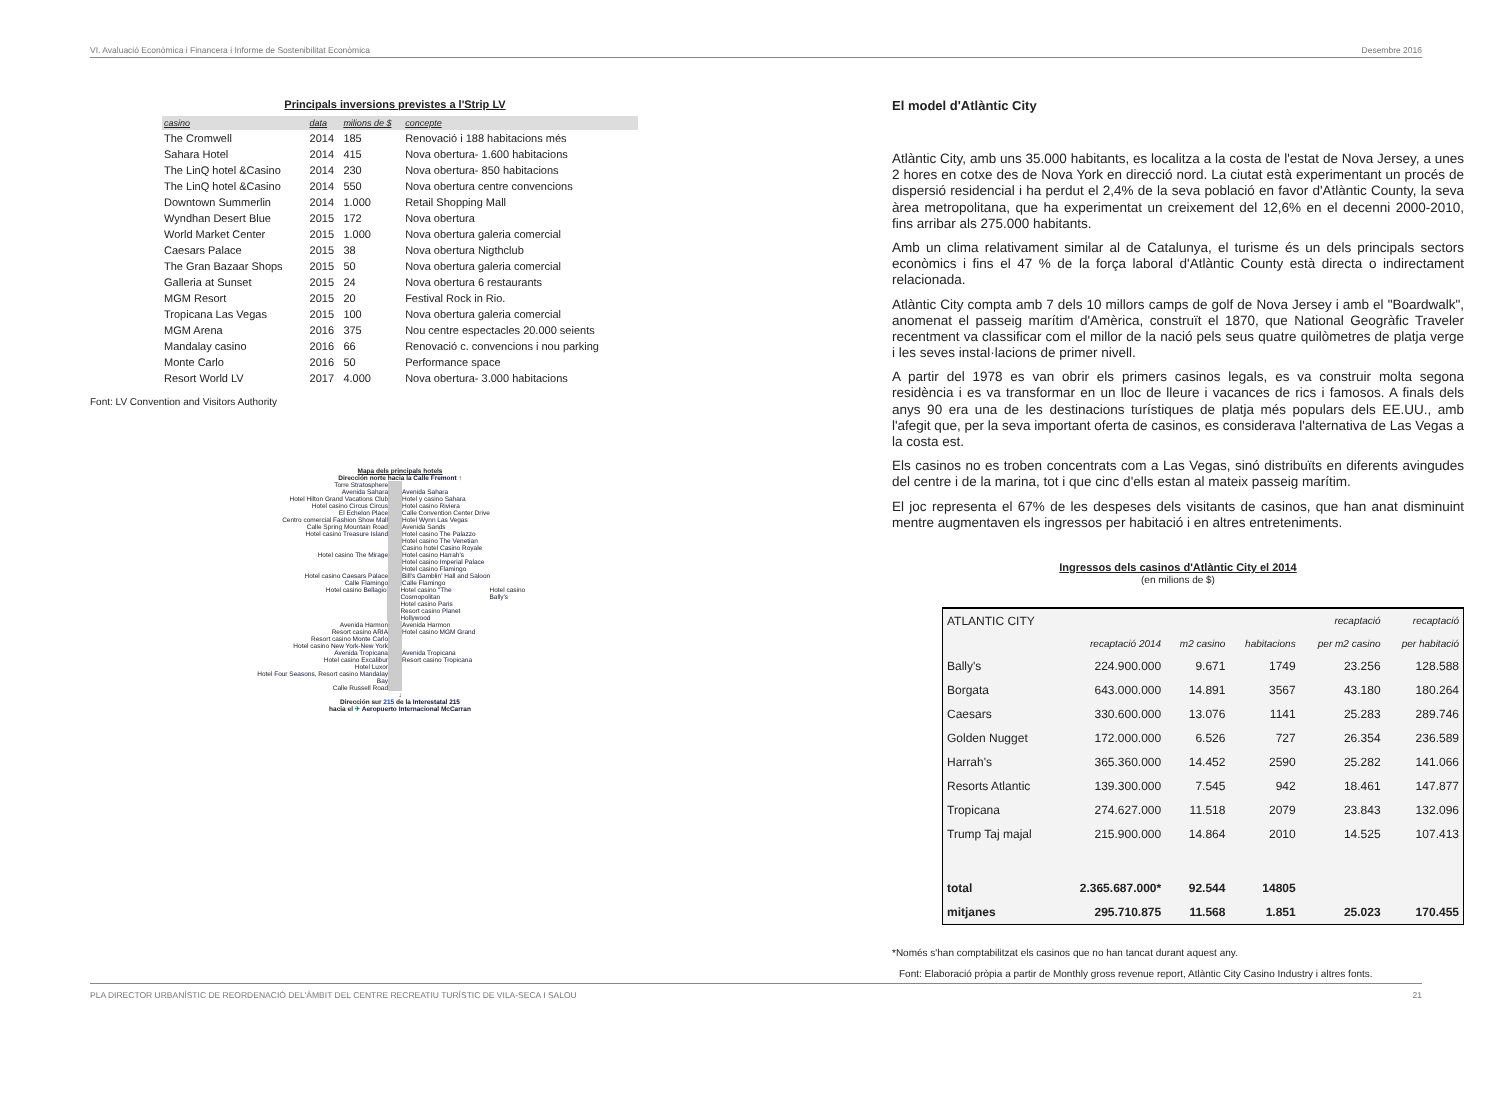VI. Avaluació Econòmica i Financera i Informe de Sostenibilitat Econòmica Desembre 2016
Principals inversions previstes a l'Strip LV
| casino | data | milions de $ | concepte |
| --- | --- | --- | --- |
| The Cromwell | 2014 | 185 | Renovació i 188 habitacions més |
| Sahara Hotel | 2014 | 415 | Nova obertura- 1.600 habitacions |
| The LinQ hotel &Casino | 2014 | 230 | Nova obertura- 850 habitacions |
| The LinQ hotel &Casino | 2014 | 550 | Nova obertura centre convencions |
| Downtown Summerlin | 2014 | 1.000 | Retail Shopping Mall |
| Wyndhan Desert Blue | 2015 | 172 | Nova obertura |
| World Market Center | 2015 | 1.000 | Nova obertura galeria comercial |
| Caesars Palace | 2015 | 38 | Nova obertura Nigthclub |
| The Gran Bazaar Shops | 2015 | 50 | Nova obertura galeria comercial |
| Galleria at Sunset | 2015 | 24 | Nova obertura 6 restaurants |
| MGM Resort | 2015 | 20 | Festival Rock in Rio. |
| Tropicana Las Vegas | 2015 | 100 | Nova obertura galeria comercial |
| MGM Arena | 2016 | 375 | Nou centre espectacles 20.000 seients |
| Mandalay casino | 2016 | 66 | Renovació c. convencions i nou parking |
| Monte Carlo | 2016 | 50 | Performance space |
| Resort World LV | 2017 | 4.000 | Nova obertura- 3.000 habitacions |
Font: LV Convention and Visitors Authority
Mapa dels principals hotels
Dirección norte hacia la Calle Fremont ↑
Torre Stratosphere
Avenida Sahara Avenida Sahara
Hotel Hilton Grand Vacations Club Hotel y casino Sahara
Hotel casino Circus Circus Hotel casino Riviera
El Echelon Place Calle Convention Center Drive
Centro comercial Fashion Show Mall Hotel Wynn Las Vegas
Calle Spring Mountain Road Avenida Sands
Hotel casino Treasure Island Hotel casino The Palazzo
Hotel casino The Venetian
Casino hotel Casino Royale
Hotel casino The Mirage Hotel casino Harrah's
Hotel casino Imperial Palace
Hotel casino Flamingo
Hotel casino Caesars Palace Bill's Gamblin' Hall and Saloon
Calle Flamingo Calle Flamingo
Hotel casino Bellagio Hotel casino "The Cosmopolitan
Hotel casino Paris
Resort casino Planet Hollywood
Hotel casino Bally's
Avenida Harmon Avenida Harmon
Resort casino ARIA
Resort casino Monte Carlo
Hotel casino New York-New York
Hotel casino MGM Grand
Avenida Tropicana Avenida Tropicana
Hotel casino Excalibur
Hotel Luxor
Hotel Four Seasons, Resort casino Mandalay Bay
Resort casino Tropicana
Calle Russell Road
↓
Dirección sur 215 de la Interestatal 215
hacia el ✈ Aeropuerto Internacional McCarran
El model d'Atlàntic City
Atlàntic City, amb uns 35.000 habitants, es localitza a la costa de l'estat de Nova Jersey, a unes 2 hores en cotxe des de Nova York en direcció nord. La ciutat està experimentant un procés de dispersió residencial i ha perdut el 2,4% de la seva població en favor d'Atlàntic County, la seva àrea metropolitana, que ha experimentat un creixement del 12,6% en el decenni 2000-2010, fins arribar als 275.000 habitants.
Amb un clima relativament similar al de Catalunya, el turisme és un dels principals sectors econòmics i fins el 47 % de la força laboral d'Atlàntic County està directa o indirectament relacionada.
Atlàntic City compta amb 7 dels 10 millors camps de golf de Nova Jersey i amb el "Boardwalk", anomenat el passeig marítim d'Amèrica, construït el 1870, que National Geogràfic Traveler recentment va classificar com el millor de la nació pels seus quatre quilòmetres de platja verge i les seves instal·lacions de primer nivell.
A partir del 1978 es van obrir els primers casinos legals, es va construir molta segona residència i es va transformar en un lloc de lleure i vacances de rics i famosos. A finals dels anys 90 era una de les destinacions turístiques de platja més populars dels EE.UU., amb l'afegit que, per la seva important oferta de casinos, es considerava l'alternativa de Las Vegas a la costa est.
Els casinos no es troben concentrats com a Las Vegas, sinó distribuïts en diferents avingudes del centre i de la marina, tot i que cinc d'ells estan al mateix passeig marítim.
El joc representa el 67% de les despeses dels visitants de casinos, que han anat disminuint mentre augmentaven els ingressos per habitació i en altres entreteniments.
Ingressos dels casinos d'Atlàntic City el 2014
(en milions de $)
| ATLANTIC CITY | | | | recaptació | recaptació |
| | recaptació 2014 | m2 casino | habitacions | per m2 casino | per habitació |
| Bally's | 224.900.000 | 9.671 | 1749 | 23.256 | 128.588 |
| Borgata | 643.000.000 | 14.891 | 3567 | 43.180 | 180.264 |
| Caesars | 330.600.000 | 13.076 | 1141 | 25.283 | 289.746 |
| Golden Nugget | 172.000.000 | 6.526 | 727 | 26.354 | 236.589 |
| Harrah's | 365.360.000 | 14.452 | 2590 | 25.282 | 141.066 |
| Resorts Atlantic | 139.300.000 | 7.545 | 942 | 18.461 | 147.877 |
| Tropicana | 274.627.000 | 11.518 | 2079 | 23.843 | 132.096 |
| Trump Taj majal | 215.900.000 | 14.864 | 2010 | 14.525 | 107.413 |
| total | 2.365.687.000* | 92.544 | 14805 | | |
| mitjanes | 295.710.875 | 11.568 | 1.851 | 25.023 | 170.455 |
*Només s'han comptabilitzat els casinos que no han tancat durant aquest any.
Font: Elaboració pròpia a partir de Monthly gross revenue report, Atlàntic City Casino Industry i altres fonts.
PLA DIRECTOR URBANÍSTIC DE REORDENACIÓ DEL'ÀMBIT DEL CENTRE RECREATIU TURÍSTIC DE VILA-SECA I SALOU 21